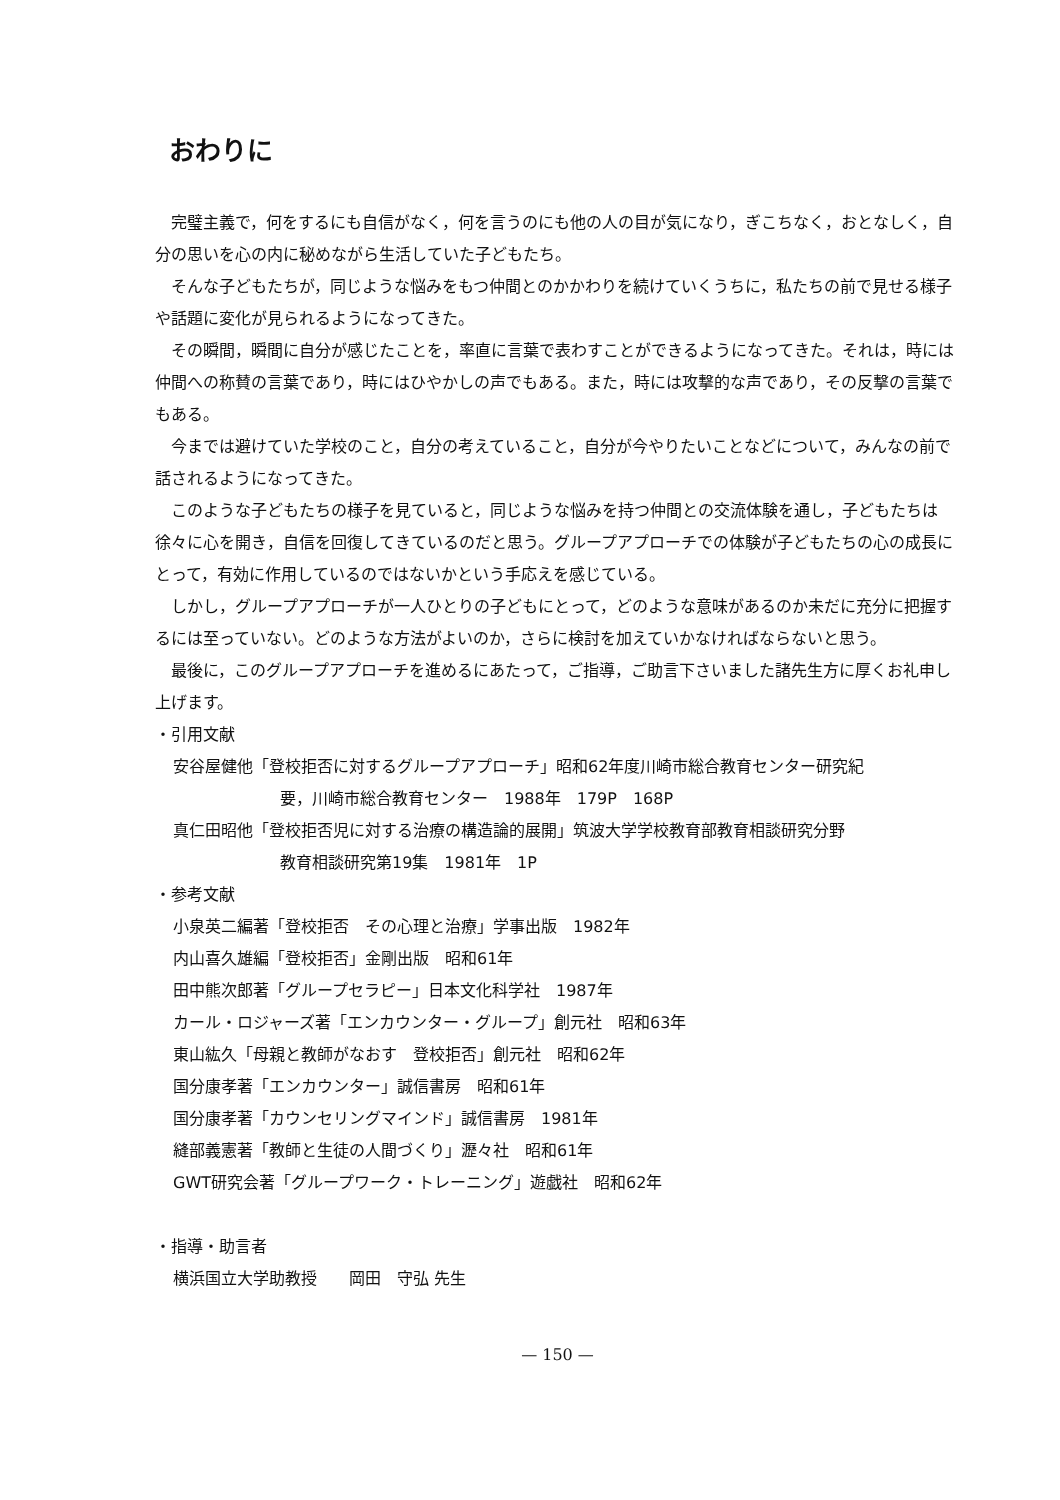おわりに
完璧主義で，何をするにも自信がなく，何を言うのにも他の人の目が気になり，ぎこちなく，おとなしく，自分の思いを心の内に秘めながら生活していた子どもたち。
そんな子どもたちが，同じような悩みをもつ仲間とのかかわりを続けていくうちに，私たちの前で見せる様子や話題に変化が見られるようになってきた。
その瞬間，瞬間に自分が感じたことを，率直に言葉で表わすことができるようになってきた。それは，時には仲間への称賛の言葉であり，時にはひやかしの声でもある。また，時には攻撃的な声であり，その反撃の言葉でもある。
今までは避けていた学校のこと，自分の考えていること，自分が今やりたいことなどについて，みんなの前で話されるようになってきた。
このような子どもたちの様子を見ていると，同じような悩みを持つ仲間との交流体験を通し，子どもたちは徐々に心を開き，自信を回復してきているのだと思う。グループアプローチでの体験が子どもたちの心の成長にとって，有効に作用しているのではないかという手応えを感じている。
しかし，グループアプローチが一人ひとりの子どもにとって，どのような意味があるのか未だに充分に把握するには至っていない。どのような方法がよいのか，さらに検討を加えていかなければならないと思う。
最後に，このグループアプローチを進めるにあたって，ご指導，ご助言下さいました諸先生方に厚くお礼申し上げます。
・引用文献
安谷屋健他「登校拒否に対するグループアプローチ」昭和62年度川崎市総合教育センター研究紀
要，川崎市総合教育センター　1988年　179P　168P
真仁田昭他「登校拒否児に対する治療の構造論的展開」筑波大学学校教育部教育相談研究分野
教育相談研究第19集　1981年　1P
・参考文献
小泉英二編著「登校拒否　その心理と治療」学事出版　1982年
内山喜久雄編「登校拒否」金剛出版　昭和61年
田中熊次郎著「グループセラピー」日本文化科学社　1987年
カール・ロジャーズ著「エンカウンター・グループ」創元社　昭和63年
東山紘久「母親と教師がなおす　登校拒否」創元社　昭和62年
国分康孝著「エンカウンター」誠信書房　昭和61年
国分康孝著「カウンセリングマインド」誠信書房　1981年
縫部義憲著「教師と生徒の人間づくり」瀝々社　昭和61年
GWT研究会著「グループワーク・トレーニング」遊戯社　昭和62年
・指導・助言者
横浜国立大学助教授　　岡田　守弘 先生
— 150 —